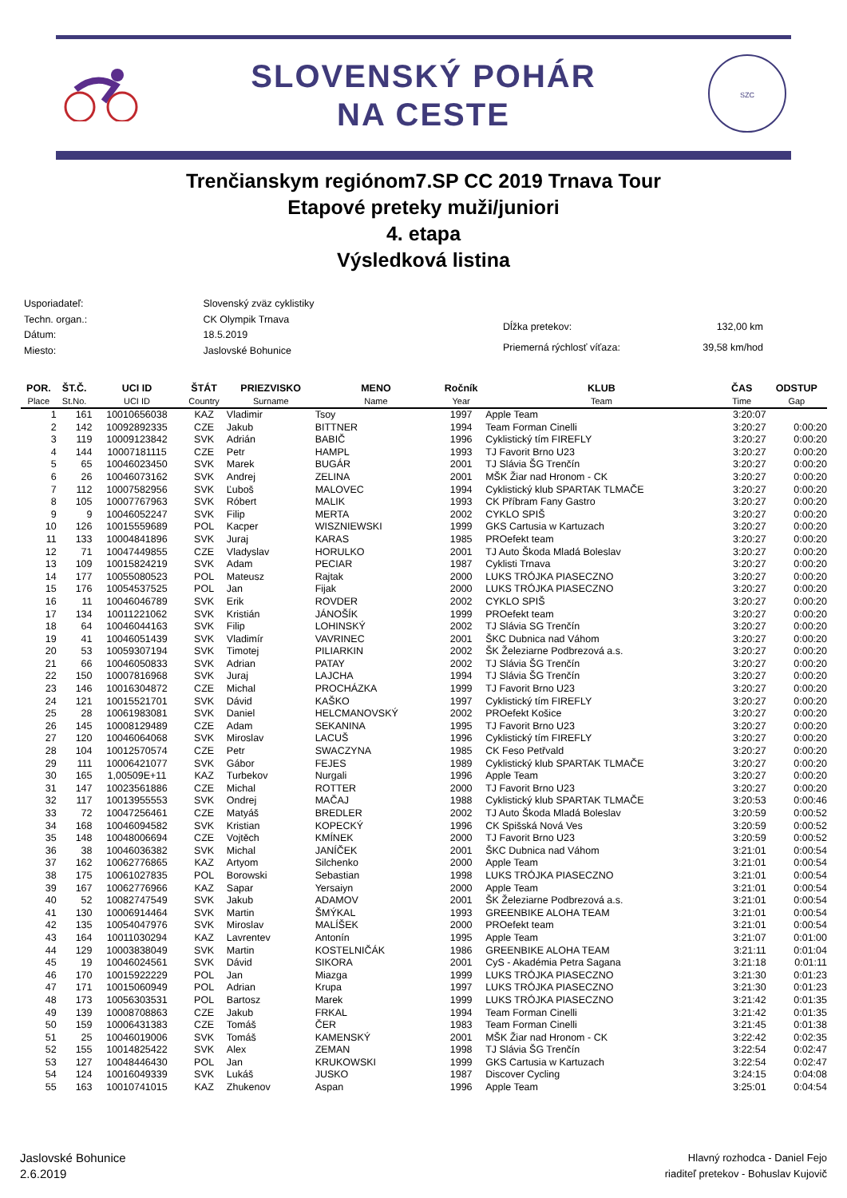SLOVENSKÝ POHÁR
NA CESTE
SZC
Trenčianskym regiónom7.SP CC 2019 Trnava Tour
Etapové preteky muži/juniori
4. etapa
Výsledková listina
| Usporiadateľ: | Slovenský zväz cyklistiky |
| Techn. organ.: | CK Olympik Trnava |
| Dátum: | 18.5.2019 |
| Miesto: | Jaslovské Bohunice |
| Dĺžka pretekov: | 132,00 km |
| Priemerná rýchlosť víťaza: | 39,58 km/hod |
| POR. Place | ŠT.Č. St.No. | UCI ID UCI ID | ŠTÁT Country | PRIEZVISKO Surname | MENO Name | Ročník Year | KLUB Team | ČAS Time | ODSTUP Gap |
| --- | --- | --- | --- | --- | --- | --- | --- | --- | --- |
| 1 | 161 | 10010656038 | KAZ | Vladimir | Tsoy | 1997 | Apple Team | 3:20:07 | |
| 2 | 142 | 10092892335 | CZE | Jakub | BITTNER | 1994 | Team Forman Cinelli | 3:20:27 | 0:00:20 |
| 3 | 119 | 10009123842 | SVK | Adrián | BABIČ | 1996 | Cyklistický tím FIREFLY | 3:20:27 | 0:00:20 |
| 4 | 144 | 10007181115 | CZE | Petr | HAMPL | 1993 | TJ Favorit Brno U23 | 3:20:27 | 0:00:20 |
| 5 | 65 | 10046023450 | SVK | Marek | BUGÁR | 2001 | TJ Slávia ŠG Trenčín | 3:20:27 | 0:00:20 |
| 6 | 26 | 10046073162 | SVK | Andrej | ZELINA | 2001 | MŠK Žiar nad Hronom - CK | 3:20:27 | 0:00:20 |
| 7 | 112 | 10007582956 | SVK | Ľuboš | MALOVEC | 1994 | Cyklistický klub SPARTAK TLMAČE | 3:20:27 | 0:00:20 |
| 8 | 105 | 10007767963 | SVK | Róbert | MALIK | 1993 | CK Příbram Fany Gastro | 3:20:27 | 0:00:20 |
| 9 | 9 | 10046052247 | SVK | Filip | MERTA | 2002 | CYKLO SPIŠ | 3:20:27 | 0:00:20 |
| 10 | 126 | 10015559689 | POL | Kacper | WISZNIEWSKI | 1999 | GKS Cartusia w Kartuzach | 3:20:27 | 0:00:20 |
| 11 | 133 | 10004841896 | SVK | Juraj | KARAS | 1985 | PROefekt team | 3:20:27 | 0:00:20 |
| 12 | 71 | 10047449855 | CZE | Vladyslav | HORULKO | 2001 | TJ Auto Škoda Mladá Boleslav | 3:20:27 | 0:00:20 |
| 13 | 109 | 10015824219 | SVK | Adam | PECIAR | 1987 | Cyklisti Trnava | 3:20:27 | 0:00:20 |
| 14 | 177 | 10055080523 | POL | Mateusz | Rajtak | 2000 | LUKS TRÓJKA PIASECZNO | 3:20:27 | 0:00:20 |
| 15 | 176 | 10054537525 | POL | Jan | Fijak | 2000 | LUKS TRÓJKA PIASECZNO | 3:20:27 | 0:00:20 |
| 16 | 11 | 10046046789 | SVK | Erik | ROVDER | 2002 | CYKLO SPIŠ | 3:20:27 | 0:00:20 |
| 17 | 134 | 10011221062 | SVK | Kristián | JÁNOŠÍK | 1999 | PROefekt team | 3:20:27 | 0:00:20 |
| 18 | 64 | 10046044163 | SVK | Filip | LOHINSKÝ | 2002 | TJ Slávia SG Trenčín | 3:20:27 | 0:00:20 |
| 19 | 41 | 10046051439 | SVK | Vladimír | VAVRINEC | 2001 | ŠKC Dubnica nad Váhom | 3:20:27 | 0:00:20 |
| 20 | 53 | 10059307194 | SVK | Timotej | PILIARKIN | 2002 | ŠK Železiarne Podbrezová a.s. | 3:20:27 | 0:00:20 |
| 21 | 66 | 10046050833 | SVK | Adrian | PATAY | 2002 | TJ Slávia ŠG Trenčín | 3:20:27 | 0:00:20 |
| 22 | 150 | 10007816968 | SVK | Juraj | LAJCHA | 1994 | TJ Slávia ŠG Trenčín | 3:20:27 | 0:00:20 |
| 23 | 146 | 10016304872 | CZE | Michal | PROCHÁZKA | 1999 | TJ Favorit Brno U23 | 3:20:27 | 0:00:20 |
| 24 | 121 | 10015521701 | SVK | Dávid | KAŠKO | 1997 | Cyklistický tím FIREFLY | 3:20:27 | 0:00:20 |
| 25 | 28 | 10061983081 | SVK | Daniel | HELCMANOVSKÝ | 2002 | PROefekt Košice | 3:20:27 | 0:00:20 |
| 26 | 145 | 10008129489 | CZE | Adam | SEKANINA | 1995 | TJ Favorit Brno U23 | 3:20:27 | 0:00:20 |
| 27 | 120 | 10046064068 | SVK | Miroslav | LACUŠ | 1996 | Cyklistický tím FIREFLY | 3:20:27 | 0:00:20 |
| 28 | 104 | 10012570574 | CZE | Petr | SWACZYNA | 1985 | CK Feso Petřvald | 3:20:27 | 0:00:20 |
| 29 | 111 | 10006421077 | SVK | Gábor | FEJES | 1989 | Cyklistický klub SPARTAK TLMAČE | 3:20:27 | 0:00:20 |
| 30 | 165 | 1,00509E+11 | KAZ | Turbekov | Nurgali | 1996 | Apple Team | 3:20:27 | 0:00:20 |
| 31 | 147 | 10023561886 | CZE | Michal | ROTTER | 2000 | TJ Favorit Brno U23 | 3:20:27 | 0:00:20 |
| 32 | 117 | 10013955553 | SVK | Ondrej | MAČAJ | 1988 | Cyklistický klub SPARTAK TLMAČE | 3:20:53 | 0:00:46 |
| 33 | 72 | 10047256461 | CZE | Matyáš | BREDLER | 2002 | TJ Auto Škoda Mladá Boleslav | 3:20:59 | 0:00:52 |
| 34 | 168 | 10046094582 | SVK | Kristian | KOPECKÝ | 1996 | CK Spišská Nová Ves | 3:20:59 | 0:00:52 |
| 35 | 148 | 10048006694 | CZE | Vojtěch | KMÍNEK | 2000 | TJ Favorit Brno U23 | 3:20:59 | 0:00:52 |
| 36 | 38 | 10046036382 | SVK | Michal | JANÍČEK | 2001 | ŠKC Dubnica nad Váhom | 3:21:01 | 0:00:54 |
| 37 | 162 | 10062776865 | KAZ | Artyom | Silchenko | 2000 | Apple Team | 3:21:01 | 0:00:54 |
| 38 | 175 | 10061027835 | POL | Borowski | Sebastian | 1998 | LUKS TRÓJKA PIASECZNO | 3:21:01 | 0:00:54 |
| 39 | 167 | 10062776966 | KAZ | Sapar | Yersaiyn | 2000 | Apple Team | 3:21:01 | 0:00:54 |
| 40 | 52 | 10082747549 | SVK | Jakub | ADAMOV | 2001 | ŠK Železiarne Podbrezová a.s. | 3:21:01 | 0:00:54 |
| 41 | 130 | 10006914464 | SVK | Martin | ŠMÝKAL | 1993 | GREENBIKE ALOHA TEAM | 3:21:01 | 0:00:54 |
| 42 | 135 | 10054047976 | SVK | Miroslav | MALÍŠEK | 2000 | PROefekt team | 3:21:01 | 0:00:54 |
| 43 | 164 | 10011030294 | KAZ | Lavrentev | Antonín | 1995 | Apple Team | 3:21:07 | 0:01:00 |
| 44 | 129 | 10003838049 | SVK | Martin | KOSTELNIČÁK | 1986 | GREENBIKE ALOHA TEAM | 3:21:11 | 0:01:04 |
| 45 | 19 | 10046024561 | SVK | Dávid | SIKORA | 2001 | CyS - Akadémia Petra Sagana | 3:21:18 | 0:01:11 |
| 46 | 170 | 10015922229 | POL | Jan | Miazga | 1999 | LUKS TRÓJKA PIASECZNO | 3:21:30 | 0:01:23 |
| 47 | 171 | 10015060949 | POL | Adrian | Krupa | 1997 | LUKS TRÓJKA PIASECZNO | 3:21:30 | 0:01:23 |
| 48 | 173 | 10056303531 | POL | Bartosz | Marek | 1999 | LUKS TRÓJKA PIASECZNO | 3:21:42 | 0:01:35 |
| 49 | 139 | 10008708863 | CZE | Jakub | FRKAL | 1994 | Team Forman Cinelli | 3:21:42 | 0:01:35 |
| 50 | 159 | 10006431383 | CZE | Tomáš | ČER | 1983 | Team Forman Cinelli | 3:21:45 | 0:01:38 |
| 51 | 25 | 10046019006 | SVK | Tomáš | KAMENSKÝ | 2001 | MŠK Žiar nad Hronom - CK | 3:22:42 | 0:02:35 |
| 52 | 155 | 10014825422 | SVK | Alex | ZEMAN | 1998 | TJ Slávia ŠG Trenčín | 3:22:54 | 0:02:47 |
| 53 | 127 | 10048446430 | POL | Jan | KRUKOWSKI | 1999 | GKS Cartusia w Kartuzach | 3:22:54 | 0:02:47 |
| 54 | 124 | 10016049339 | SVK | Lukáš | JUSKO | 1987 | Discover Cycling | 3:24:15 | 0:04:08 |
| 55 | 163 | 10010741015 | KAZ | Zhukenov | Aspan | 1996 | Apple Team | 3:25:01 | 0:04:54 |
Jaslovské Bohunice
2.6.2019
Hlavný rozhodca - Daniel Fejo
riaditeľ pretekov - Bohuslav Kujovič